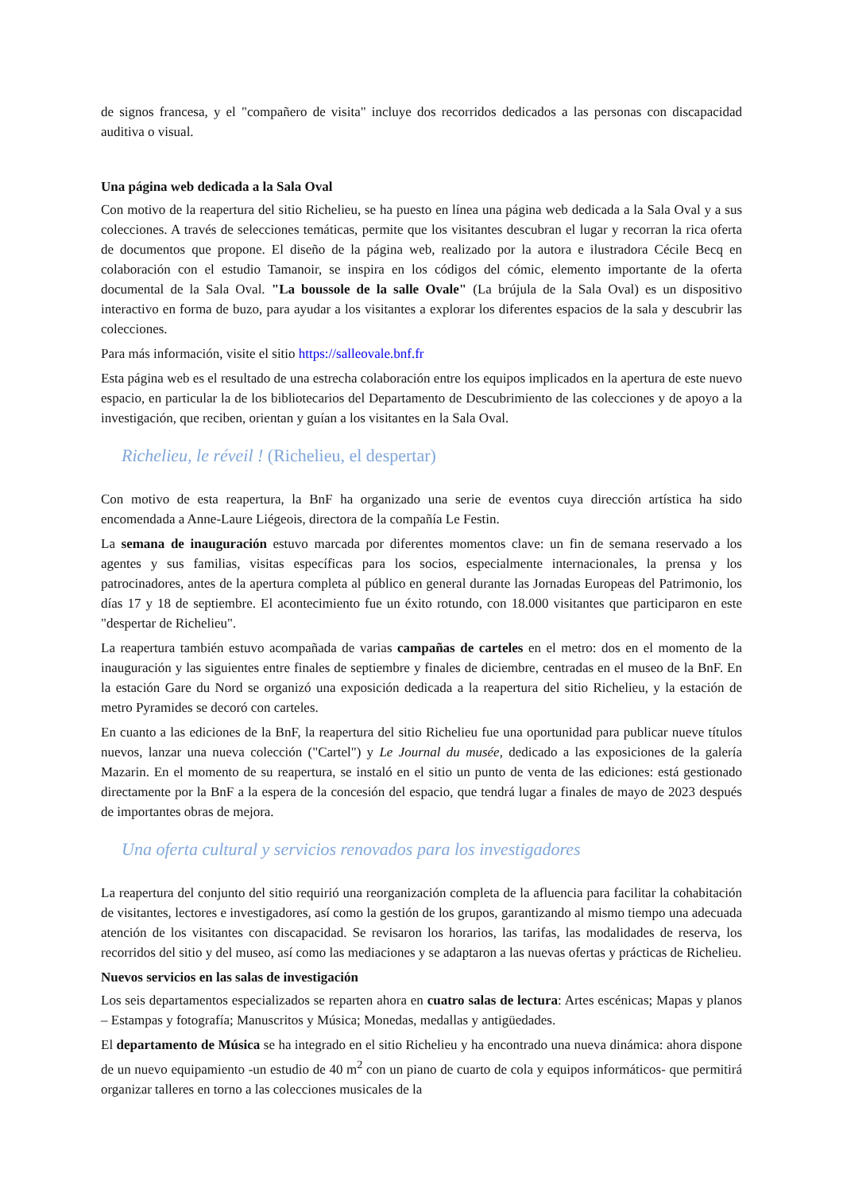de signos francesa, y el "compañero de visita" incluye dos recorridos dedicados a las personas con discapacidad auditiva o visual.
Una página web dedicada a la Sala Oval
Con motivo de la reapertura del sitio Richelieu, se ha puesto en línea una página web dedicada a la Sala Oval y a sus colecciones. A través de selecciones temáticas, permite que los visitantes descubran el lugar y recorran la rica oferta de documentos que propone. El diseño de la página web, realizado por la autora e ilustradora Cécile Becq en colaboración con el estudio Tamanoir, se inspira en los códigos del cómic, elemento importante de la oferta documental de la Sala Oval. "La boussole de la salle Ovale" (La brújula de la Sala Oval) es un dispositivo interactivo en forma de buzo, para ayudar a los visitantes a explorar los diferentes espacios de la sala y descubrir las colecciones.
Para más información, visite el sitio https://salleovale.bnf.fr
Esta página web es el resultado de una estrecha colaboración entre los equipos implicados en la apertura de este nuevo espacio, en particular la de los bibliotecarios del Departamento de Descubrimiento de las colecciones y de apoyo a la investigación, que reciben, orientan y guían a los visitantes en la Sala Oval.
Richelieu, le réveil ! (Richelieu, el despertar)
Con motivo de esta reapertura, la BnF ha organizado una serie de eventos cuya dirección artística ha sido encomendada a Anne-Laure Liégeois, directora de la compañía Le Festin.
La semana de inauguración estuvo marcada por diferentes momentos clave: un fin de semana reservado a los agentes y sus familias, visitas específicas para los socios, especialmente internacionales, la prensa y los patrocinadores, antes de la apertura completa al público en general durante las Jornadas Europeas del Patrimonio, los días 17 y 18 de septiembre. El acontecimiento fue un éxito rotundo, con 18.000 visitantes que participaron en este "despertar de Richelieu".
La reapertura también estuvo acompañada de varias campañas de carteles en el metro: dos en el momento de la inauguración y las siguientes entre finales de septiembre y finales de diciembre, centradas en el museo de la BnF. En la estación Gare du Nord se organizó una exposición dedicada a la reapertura del sitio Richelieu, y la estación de metro Pyramides se decoró con carteles.
En cuanto a las ediciones de la BnF, la reapertura del sitio Richelieu fue una oportunidad para publicar nueve títulos nuevos, lanzar una nueva colección ("Cartel") y Le Journal du musée, dedicado a las exposiciones de la galería Mazarin. En el momento de su reapertura, se instaló en el sitio un punto de venta de las ediciones: está gestionado directamente por la BnF a la espera de la concesión del espacio, que tendrá lugar a finales de mayo de 2023 después de importantes obras de mejora.
Una oferta cultural y servicios renovados para los investigadores
La reapertura del conjunto del sitio requirió una reorganización completa de la afluencia para facilitar la cohabitación de visitantes, lectores e investigadores, así como la gestión de los grupos, garantizando al mismo tiempo una adecuada atención de los visitantes con discapacidad. Se revisaron los horarios, las tarifas, las modalidades de reserva, los recorridos del sitio y del museo, así como las mediaciones y se adaptaron a las nuevas ofertas y prácticas de Richelieu.
Nuevos servicios en las salas de investigación
Los seis departamentos especializados se reparten ahora en cuatro salas de lectura: Artes escénicas; Mapas y planos – Estampas y fotografía; Manuscritos y Música; Monedas, medallas y antigüedades.
El departamento de Música se ha integrado en el sitio Richelieu y ha encontrado una nueva dinámica: ahora dispone de un nuevo equipamiento -un estudio de 40 m<sup>2</sup> con un piano de cuarto de cola y equipos informáticos- que permitirá organizar talleres en torno a las colecciones musicales de la